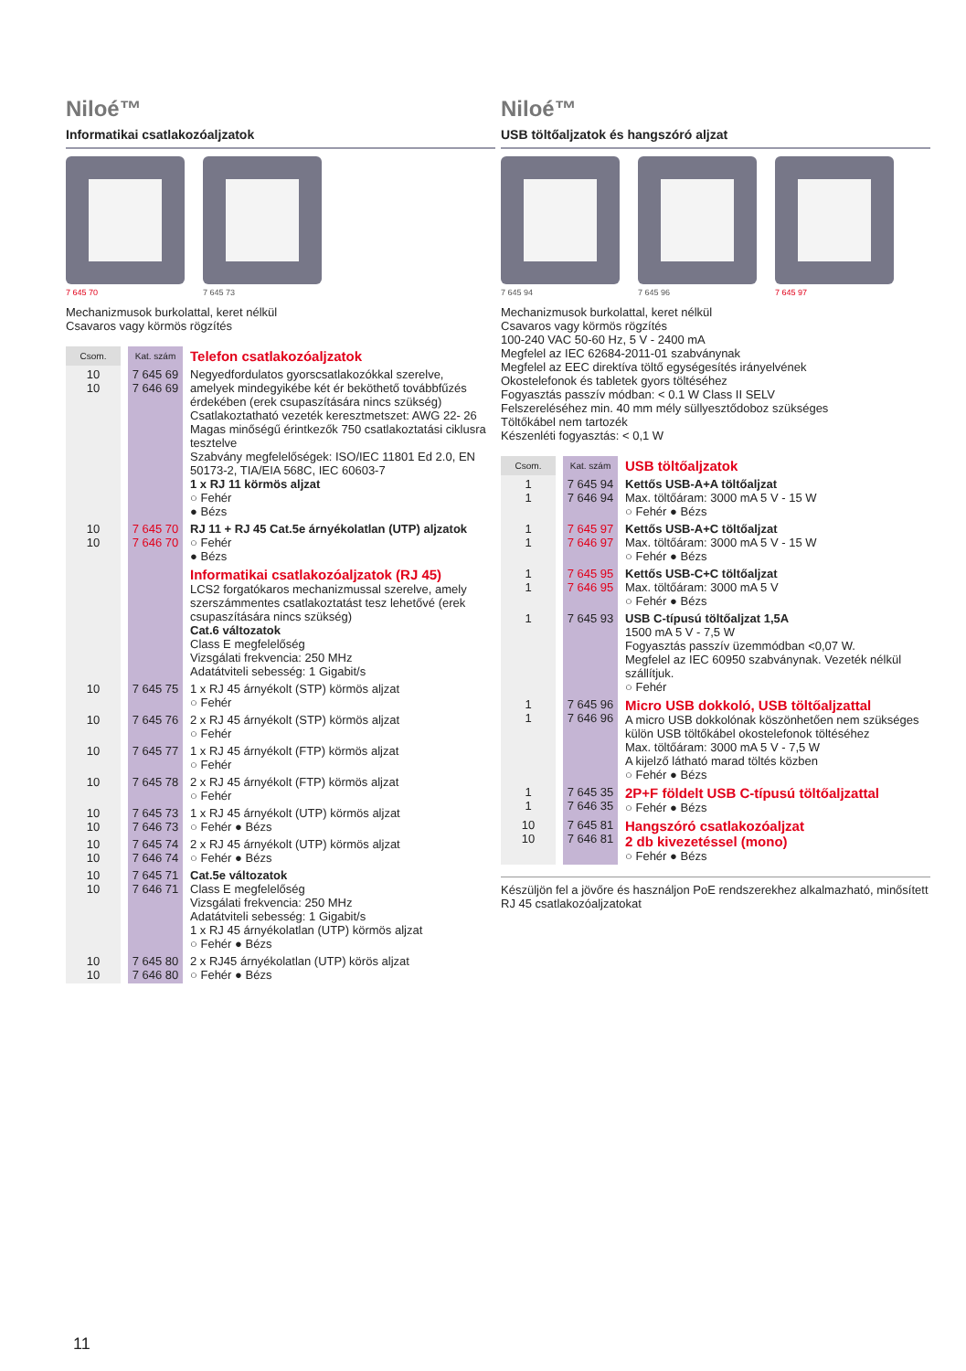Niloé™
Informatikai csatlakozóaljzatok
7 645 70 7 645 73
Mechanizmusok burkolattal, keret nélkül
Csavaros vagy körmös rögzítés
| Csom. | Kat. szám | Telefon csatlakozóaljzatok |
| 10 10 | 7 645 69 7 646 69 | Negyedfordulatos gyorscsatlakozókkal szerelve, amelyek mindegyikébe két ér beköthető továbbfűzés érdekében (erek csupaszítására nincs szükség) Csatlakoztatható vezeték keresztmetszet: AWG 22- 26 Magas minőségű érintkezők 750 csatlakoztatási ciklusra tesztelve Szabvány megfelelőségek: ISO/IEC 11801 Ed 2.0, EN 50173-2, TIA/EIA 568C, IEC 60603-7 1 x RJ 11 körmös aljzat ○ Fehér ● Bézs |
| 10 10 | 7 645 70 7 646 70 | RJ 11 + RJ 45 Cat.5e árnyékolatlan (UTP) aljzatok ○ Fehér ● Bézs |
| | | Informatikai csatlakozóaljzatok (RJ 45) LCS2 forgatókaros mechanizmussal szerelve, amely szerszámmentes csatlakoztatást tesz lehetővé (erek csupaszítására nincs szükség) Cat.6 változatok Class E megfelelőség Vizsgálati frekvencia: 250 MHz Adatátviteli sebesség: 1 Gigabit/s |
| 10 | 7 645 75 | 1 x RJ 45 árnyékolt (STP) körmös aljzat ○ Fehér |
| 10 | 7 645 76 | 2 x RJ 45 árnyékolt (STP) körmös aljzat ○ Fehér |
| 10 | 7 645 77 | 1 x RJ 45 árnyékolt (FTP) körmös aljzat ○ Fehér |
| 10 | 7 645 78 | 2 x RJ 45 árnyékolt (FTP) körmös aljzat ○ Fehér |
| 10 10 | 7 645 73 7 646 73 | 1 x RJ 45 árnyékolt (UTP) körmös aljzat ○ Fehér ● Bézs |
| 10 10 | 7 645 74 7 646 74 | 2 x RJ 45 árnyékolt (UTP) körmös aljzat ○ Fehér ● Bézs |
| 10 10 | 7 645 71 7 646 71 | Cat.5e változatok Class E megfelelőség Vizsgálati frekvencia: 250 MHz Adatátviteli sebesség: 1 Gigabit/s 1 x RJ 45 árnyékolatlan (UTP) körmös aljzat ○ Fehér ● Bézs |
| 10 10 | 7 645 80 7 646 80 | 2 x RJ45 árnyékolatlan (UTP) körös aljzat ○ Fehér ● Bézs |
Niloé™
USB töltőaljzatok és hangszóró aljzat
7 645 94 7 645 96 7 645 97
Mechanizmusok burkolattal, keret nélkül
Csavaros vagy körmös rögzítés
100-240 VAC 50-60 Hz, 5 V - 2400 mA
Megfelel az IEC 62684-2011-01 szabványnak
Megfelel az EEC direktíva töltő egységesítés irányelvének
Okostelefonok és tabletek gyors töltéséhez
Fogyasztás passzív módban: < 0.1 W Class II SELV
Felszereléséhez min. 40 mm mély süllyesztődoboz szükséges
Töltőkábel nem tartozék
Készenléti fogyasztás: < 0,1 W
| Csom. | Kat. szám | USB töltőaljzatok |
| 1 1 | 7 645 94 7 646 94 | Kettős USB-A+A töltőaljzat Max. töltőáram: 3000 mA 5 V - 15 W ○ Fehér ● Bézs |
| 1 1 | 7 645 97 7 646 97 | Kettős USB-A+C töltőaljzat Max. töltőáram: 3000 mA 5 V - 15 W ○ Fehér ● Bézs |
| 1 1 | 7 645 95 7 646 95 | Kettős USB-C+C töltőaljzat Max. töltőáram: 3000 mA 5 V ○ Fehér ● Bézs |
| 1 | 7 645 93 | USB C-típusú töltőaljzat 1,5A 1500 mA 5 V - 7,5 W Fogyasztás passzív üzemmódban <0,07 W. Megfelel az IEC 60950 szabványnak. Vezeték nélkül szállítjuk. ○ Fehér |
| 1 1 | 7 645 96 7 646 96 | Micro USB dokkoló, USB töltőaljzattal A micro USB dokkolónak köszönhetően nem szükséges külön USB töltőkábel okostelefonok töltéséhez Max. töltőáram: 3000 mA 5 V - 7,5 W A kijelző látható marad töltés közben ○ Fehér ● Bézs |
| 1 1 | 7 645 35 7 646 35 | 2P+F földelt USB C-típusú töltőaljzattal ○ Fehér ● Bézs |
| 10 10 | 7 645 81 7 646 81 | Hangszóró csatlakozóaljzat 2 db kivezetéssel (mono) ○ Fehér ● Bézs |
Készüljön fel a jövőre és használjon PoE rendszerekhez alkalmazható, minősített RJ 45 csatlakozóaljzatokat
11